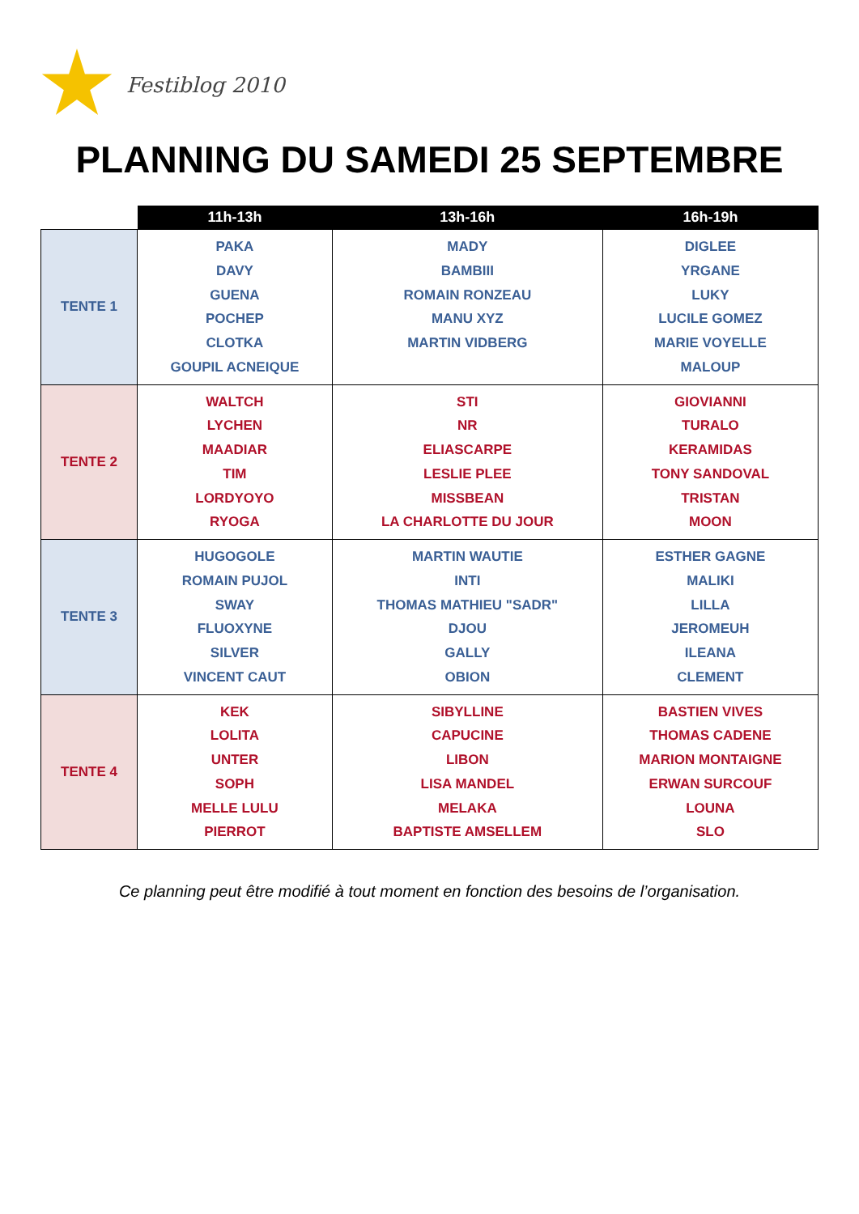Festiblog 2010
PLANNING DU SAMEDI 25 SEPTEMBRE
| | 11h-13h | 13h-16h | 16h-19h |
| --- | --- | --- | --- |
| TENTE 1 | PAKA DAVY GUENA POCHEP CLOTKA GOUPIL ACNEIQUE | MADY BAMBIII ROMAIN RONZEAU MANU XYZ MARTIN VIDBERG | DIGLEE YRGANE LUKY LUCILE GOMEZ MARIE VOYELLE MALOUP |
| TENTE 2 | WALTCH LYCHEN MAADIAR TIM LORDYOYO RYOGA | STI NR ELIASCARPE LESLIE PLEE MISSBEAN LA CHARLOTTE DU JOUR | GIOVIANNI TURALO KERAMIDAS TONY SANDOVAL TRISTAN MOON |
| TENTE 3 | HUGOGOLE ROMAIN PUJOL SWAY FLUOXYNE SILVER VINCENT CAUT | MARTIN WAUTIE INTI THOMAS MATHIEU "SADR" DJOU GALLY OBION | ESTHER GAGNE MALIKI LILLA JEROMEUH ILEANA CLEMENT |
| TENTE 4 | KEK LOLITA UNTER SOPH MELLE LULU PIERROT | SIBYLLINE CAPUCINE LIBON LISA MANDEL MELAKA BAPTISTE AMSELLEM | BASTIEN VIVES THOMAS CADENE MARION MONTAIGNE ERWAN SURCOUF LOUNA SLO |
Ce planning peut être modifié à tout moment en fonction des besoins de l’organisation.